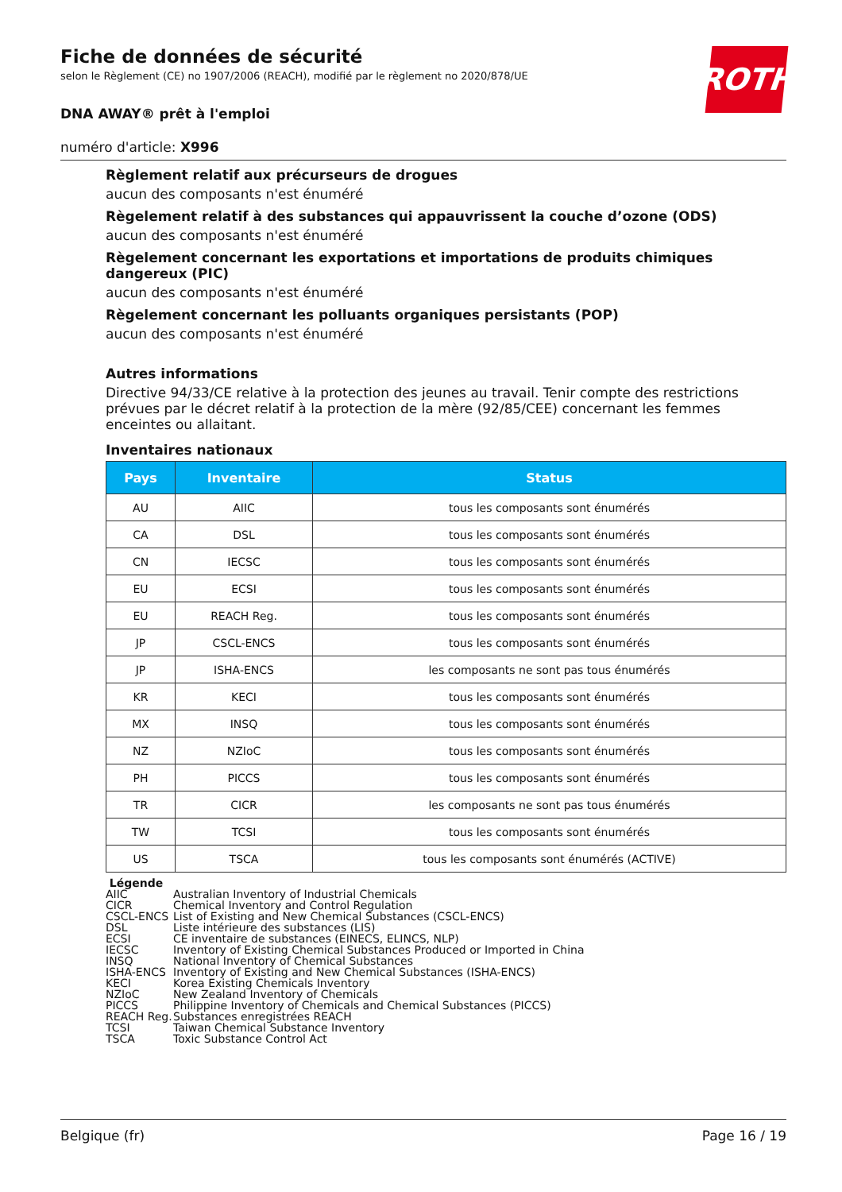ROTH
Fiche de données de sécurité
selon le Règlement (CE) no 1907/2006 (REACH), modifié par le règlement no 2020/878/UE
DNA AWAY® prêt à l'emploi
numéro d'article: X996
Règlement relatif aux précurseurs de drogues
aucun des composants n'est énuméré
Règelement relatif à des substances qui appauvrissent la couche d’ozone (ODS)
aucun des composants n'est énuméré
Règelement concernant les exportations et importations de produits chimiques dangereux (PIC)
aucun des composants n'est énuméré
Règelement concernant les polluants organiques persistants (POP)
aucun des composants n'est énuméré
Autres informations
Directive 94/33/CE relative à la protection des jeunes au travail. Tenir compte des restrictions prévues par le décret relatif à la protection de la mère (92/85/CEE) concernant les femmes enceintes ou allaitant.
Inventaires nationaux
| Pays | Inventaire | Status |
| --- | --- | --- |
| AU | AIIC | tous les composants sont énumérés |
| CA | DSL | tous les composants sont énumérés |
| CN | IECSC | tous les composants sont énumérés |
| EU | ECSI | tous les composants sont énumérés |
| EU | REACH Reg. | tous les composants sont énumérés |
| JP | CSCL-ENCS | tous les composants sont énumérés |
| JP | ISHA-ENCS | les composants ne sont pas tous énumérés |
| KR | KECI | tous les composants sont énumérés |
| MX | INSQ | tous les composants sont énumérés |
| NZ | NZIoC | tous les composants sont énumérés |
| PH | PICCS | tous les composants sont énumérés |
| TR | CICR | les composants ne sont pas tous énumérés |
| TW | TCSI | tous les composants sont énumérés |
| US | TSCA | tous les composants sont énumérés (ACTIVE) |
Légende
AIIC Australian Inventory of Industrial Chemicals
CICR Chemical Inventory and Control Regulation
CSCL-ENCS List of Existing and New Chemical Substances (CSCL-ENCS)
DSL Liste intérieure des substances (LIS)
ECSI CE inventaire de substances (EINECS, ELINCS, NLP)
IECSC Inventory of Existing Chemical Substances Produced or Imported in China
INSQ National Inventory of Chemical Substances
ISHA-ENCS Inventory of Existing and New Chemical Substances (ISHA-ENCS)
KECI Korea Existing Chemicals Inventory
NZIoC New Zealand Inventory of Chemicals
PICCS Philippine Inventory of Chemicals and Chemical Substances (PICCS)
REACH Reg. Substances enregistrées REACH
TCSI Taiwan Chemical Substance Inventory
TSCA Toxic Substance Control Act
Belgique (fr) Page 16 / 19